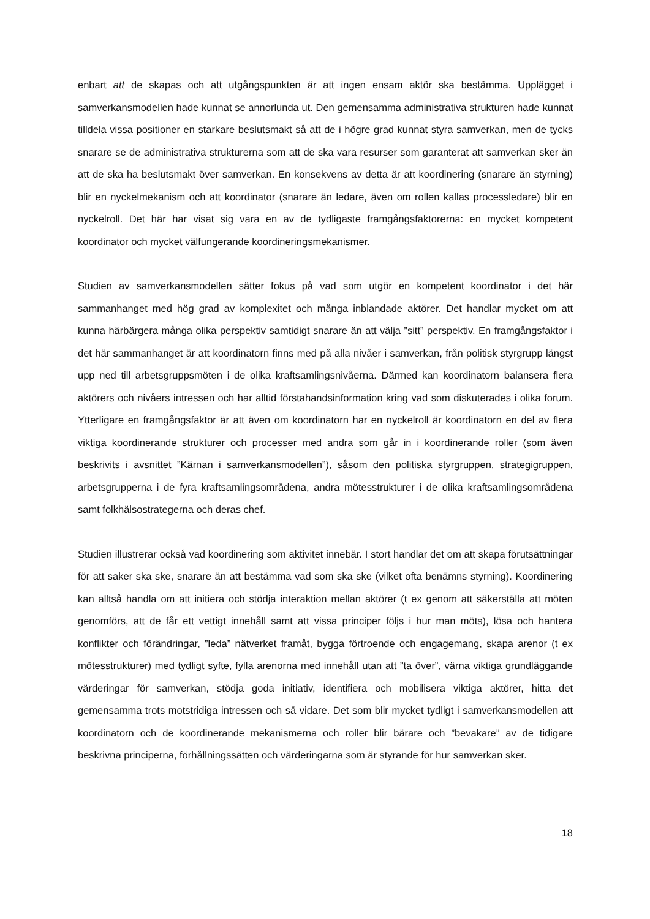enbart att de skapas och att utgångspunkten är att ingen ensam aktör ska bestämma. Upplägget i samverkansmodellen hade kunnat se annorlunda ut. Den gemensamma administrativa strukturen hade kunnat tilldela vissa positioner en starkare beslutsmakt så att de i högre grad kunnat styra samverkan, men de tycks snarare se de administrativa strukturerna som att de ska vara resurser som garanterat att samverkan sker än att de ska ha beslutsmakt över samverkan. En konsekvens av detta är att koordinering (snarare än styrning) blir en nyckelmekanism och att koordinator (snarare än ledare, även om rollen kallas processledare) blir en nyckelroll. Det här har visat sig vara en av de tydligaste framgångsfaktorerna: en mycket kompetent koordinator och mycket välfungerande koordineringsmekanismer.
Studien av samverkansmodellen sätter fokus på vad som utgör en kompetent koordinator i det här sammanhanget med hög grad av komplexitet och många inblandade aktörer. Det handlar mycket om att kunna härbärgera många olika perspektiv samtidigt snarare än att välja ”sitt” perspektiv. En framgångsfaktor i det här sammanhanget är att koordinatorn finns med på alla nivåer i samverkan, från politisk styrgrupp längst upp ned till arbetsgruppsmöten i de olika kraftsamlingsnivåerna. Därmed kan koordinatorn balansera flera aktörers och nivåers intressen och har alltid förstahandsinformation kring vad som diskuterades i olika forum. Ytterligare en framgångsfaktor är att även om koordinatorn har en nyckelroll är koordinatorn en del av flera viktiga koordinerande strukturer och processer med andra som går in i koordinerande roller (som även beskrivits i avsnittet ”Kärnan i samverkansmodellen”), såsom den politiska styrgruppen, strategigruppen, arbetsgrupperna i de fyra kraftsamlingsområdena, andra mötesstrukturer i de olika kraftsamlingsområdena samt folkhälsostrategerna och deras chef.
Studien illustrerar också vad koordinering som aktivitet innebär. I stort handlar det om att skapa förutsättningar för att saker ska ske, snarare än att bestämma vad som ska ske (vilket ofta benämns styrning). Koordinering kan alltså handla om att initiera och stödja interaktion mellan aktörer (t ex genom att säkerställa att möten genomförs, att de får ett vettigt innehåll samt att vissa principer följs i hur man möts), lösa och hantera konflikter och förändringar, ”leda” nätverket framåt, bygga förtroende och engagemang, skapa arenor (t ex mötesstrukturer) med tydligt syfte, fylla arenorna med innehåll utan att ”ta över”, värna viktiga grundläggande värderingar för samverkan, stödja goda initiativ, identifiera och mobilisera viktiga aktörer, hitta det gemensamma trots motstridiga intressen och så vidare. Det som blir mycket tydligt i samverkansmodellen att koordinatorn och de koordinerande mekanismerna och roller blir bärare och ”bevakare” av de tidigare beskrivna principerna, förhållningssätten och värderingarna som är styrande för hur samverkan sker.
18